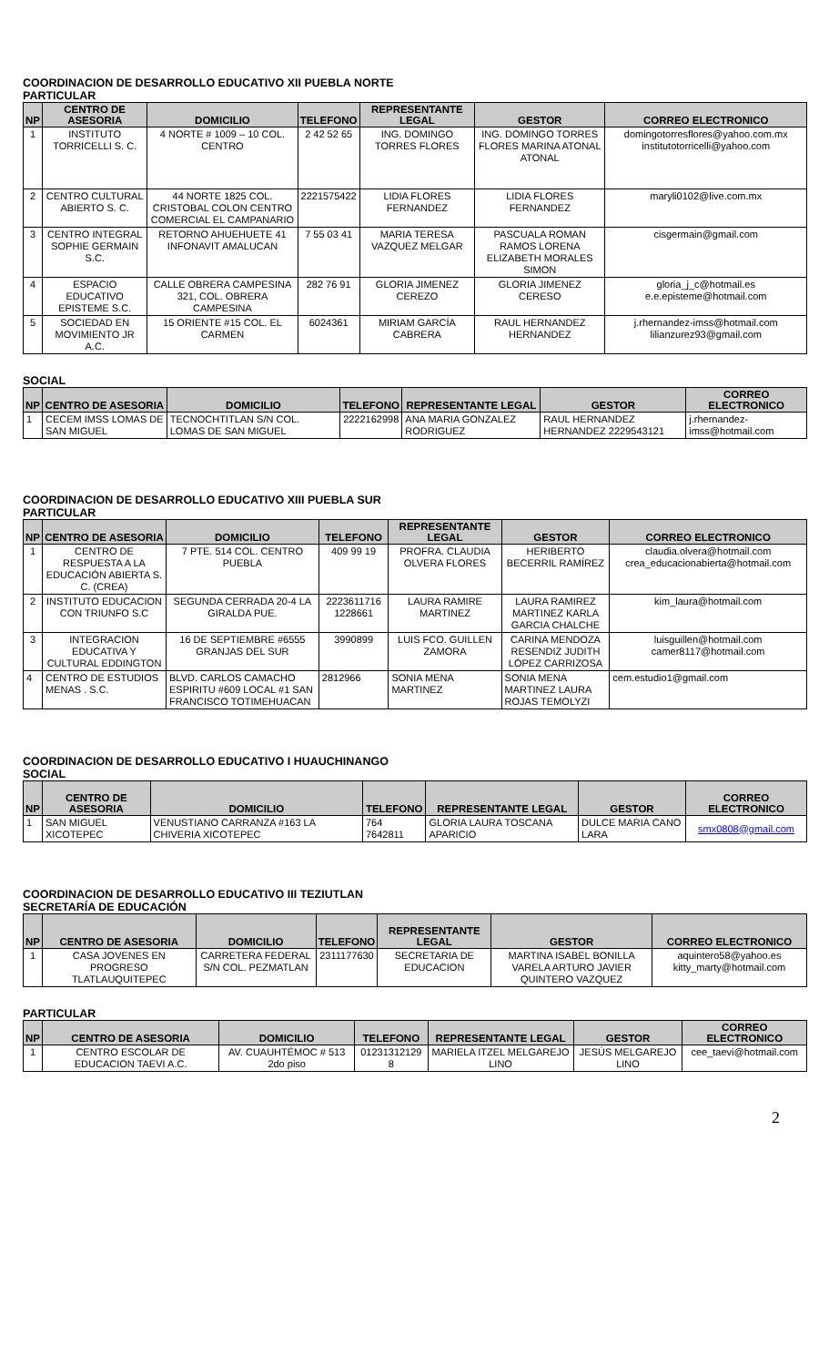COORDINACION DE DESARROLLO EDUCATIVO XII PUEBLA NORTE
PARTICULAR
| NP | CENTRO DE ASESORIA | DOMICILIO | TELEFONO | REPRESENTANTE LEGAL | GESTOR | CORREO ELECTRONICO |
| --- | --- | --- | --- | --- | --- | --- |
| 1 | INSTITUTO TORRICELLI S. C. | 4 NORTE # 1009 – 10 COL. CENTRO | 2 42 52 65 | ING. DOMINGO TORRES FLORES | ING. DOMINGO TORRES FLORES MARINA ATONAL ATONAL | domingotorresflores@yahoo.com.mx institutotorricelli@yahoo.com |
| 2 | CENTRO CULTURAL ABIERTO S. C. | 44 NORTE 1825 COL. CRISTOBAL COLON CENTRO COMERCIAL EL CAMPANARIO | 2221575422 | LIDIA FLORES FERNANDEZ | LIDIA FLORES FERNANDEZ | maryli0102@live.com.mx |
| 3 | CENTRO INTEGRAL SOPHIE GERMAIN S.C. | RETORNO AHUEHUETE 41 INFONAVIT AMALUCAN | 7 55 03 41 | MARIA TERESA VAZQUEZ MELGAR | PASCUALA ROMAN RAMOS LORENA ELIZABETH MORALES SIMON | cisgermain@gmail.com |
| 4 | ESPACIO EDUCATIVO EPISTEME S.C. | CALLE OBRERA CAMPESINA 321, COL. OBRERA CAMPESINA | 282 76 91 | GLORIA JIMENEZ CEREZO | GLORIA JIMENEZ CERESO | gloria_j_c@hotmail.es e.e.episteme@hotmail.com |
| 5 | SOCIEDAD EN MOVIMIENTO JR A.C. | 15 ORIENTE #15 COL. EL CARMEN | 6024361 | MIRIAM GARCÍA CABRERA | RAUL HERNANDEZ HERNANDEZ | j.rhernandez-imss@hotmail.com lilianzurez93@gmail.com |
SOCIAL
| NP | CENTRO DE ASESORIA | DOMICILIO | TELEFONO | REPRESENTANTE LEGAL | GESTOR | CORREO ELECTRONICO |
| --- | --- | --- | --- | --- | --- | --- |
| 1 | CECEM IMSS LOMAS DE SAN MIGUEL | TECNOCHTITLAN S/N COL. LOMAS DE SAN MIGUEL | 2222162998 | ANA MARIA GONZALEZ RODRIGUEZ | RAUL HERNANDEZ HERNANDEZ 2229543121 | j.rhernandez-imss@hotmail.com |
COORDINACION DE DESARROLLO EDUCATIVO XIII PUEBLA SUR
PARTICULAR
| NP | CENTRO DE ASESORIA | DOMICILIO | TELEFONO | REPRESENTANTE LEGAL | GESTOR | CORREO ELECTRONICO |
| --- | --- | --- | --- | --- | --- | --- |
| 1 | CENTRO DE RESPUESTA A LA EDUCACIÓN ABIERTA S. C. (CREA) | 7 PTE. 514 COL. CENTRO PUEBLA | 409 99 19 | PROFRA. CLAUDIA OLVERA FLORES | HERIBERTO BECERRIL RAMÍREZ | claudia.olvera@hotmail.com crea_educacionabierta@hotmail.com |
| 2 | INSTITUTO EDUCACION CON TRIUNFO S.C | SEGUNDA CERRADA 20-4 LA GIRALDA PUE. | 2223611716 1228661 | LAURA RAMIRE MARTINEZ | LAURA RAMIREZ MARTINEZ KARLA GARCIA CHALCHE | kim_laura@hotmail.com |
| 3 | INTEGRACION EDUCATIVA Y CULTURAL EDDINGTON | 16 DE SEPTIEMBRE #6555 GRANJAS DEL SUR | 3990899 | LUIS FCO. GUILLEN ZAMORA | CARINA MENDOZA RESENDIZ JUDITH LÓPEZ CARRIZOSA | luisguillen@hotmail.com camer8117@hotmail.com |
| 4 | CENTRO DE ESTUDIOS MENAS . S.C. | BLVD. CARLOS CAMACHO ESPIRITU #609 LOCAL #1 SAN FRANCISCO TOTIMEHUACAN | 2812966 | SONIA MENA MARTINEZ | SONIA MENA MARTINEZ LAURA ROJAS TEMOLYZI | cem.estudio1@gmail.com |
COORDINACION DE DESARROLLO EDUCATIVO I HUAUCHINANGO
SOCIAL
| NP | CENTRO DE ASESORIA | DOMICILIO | TELEFONO | REPRESENTANTE LEGAL | GESTOR | CORREO ELECTRONICO |
| --- | --- | --- | --- | --- | --- | --- |
| 1 | SAN MIGUEL XICOTEPEC | VENUSTIANO CARRANZA #163 LA CHIVERIA XICOTEPEC | 764 7642811 | GLORIA LAURA TOSCANA APARICIO | DULCE MARIA CANO LARA | smx0808@gmail.com |
COORDINACION DE DESARROLLO EDUCATIVO III TEZIUTLAN
SECRETARÍA DE EDUCACIÓN
| NP | CENTRO DE ASESORIA | DOMICILIO | TELEFONO | REPRESENTANTE LEGAL | GESTOR | CORREO ELECTRONICO |
| --- | --- | --- | --- | --- | --- | --- |
| 1 | CASA JOVENES EN PROGRESO TLATLAUQUITEPEC | CARRETERA FEDERAL S/N COL. PEZMATLAN | 2311177630 | SECRETARIA DE EDUCACION | MARTINA ISABEL BONILLA VARELA ARTURO JAVIER QUINTERO VAZQUEZ | aquintero58@yahoo.es kitty_marty@hotmail.com |
PARTICULAR
| NP | CENTRO DE ASESORIA | DOMICILIO | TELEFONO | REPRESENTANTE LEGAL | GESTOR | CORREO ELECTRONICO |
| --- | --- | --- | --- | --- | --- | --- |
| 1 | CENTRO ESCOLAR DE EDUCACION TAEVI A.C. | AV. CUAUHTÉMOC # 513 2do piso | 01231312129 8 | MARIELA ITZEL MELGAREJO LINO | JESÚS MELGAREJO LINO | cee_taevi@hotmail.com |
2